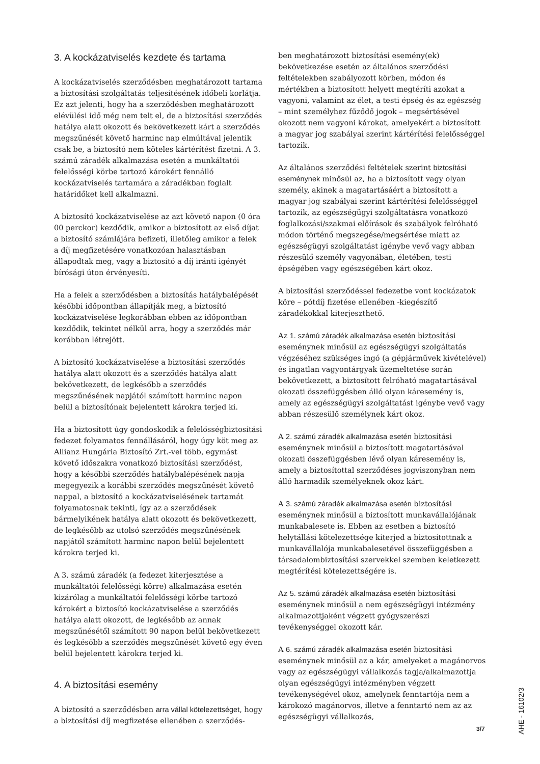3. A kockázatviselés kezdete és tartama
A kockázatviselés szerződésben meghatározott tartama a biztosítási szolgáltatás teljesítésének időbeli korlátja. Ez azt jelenti, hogy ha a szerződésben meghatározott elévülési idő még nem telt el, de a biztosítási szerződés hatálya alatt okozott és bekövetkezett kárt a szerződés megszűnését követő harminc nap elmúltával jelentik csak be, a biztosító nem köteles kártérítést fizetni. A 3. számú záradék alkalmazása esetén a munkáltatói felelősségi körbe tartozó károkért fennálló kockázatviselés tartamára a záradékban foglalt határidőket kell alkalmazni.
A biztosító kockázatviselése az azt követő napon (0 óra 00 perckor) kezdődik, amikor a biztosított az első díjat a biztosító számlájára befizeti, illetőleg amikor a felek a díj megfizetésére vonatkozóan halasztásban állapodtak meg, vagy a biztosító a díj iránti igényét bírósági úton érvényesíti.
Ha a felek a szerződésben a biztosítás hatálybalépését későbbi időpontban állapítják meg, a biztosító kockázatviselése legkorábban ebben az időpontban kezdődik, tekintet nélkül arra, hogy a szerződés már korábban létrejött.
A biztosító kockázatviselése a biztosítási szerződés hatálya alatt okozott és a szerződés hatálya alatt bekövetkezett, de legkésőbb a szerződés megszűnésének napjától számított harminc napon belül a biztosítónak bejelentett károkra terjed ki.
Ha a biztosított úgy gondoskodik a felelősségbiztosítási fedezet folyamatos fennállásáról, hogy úgy köt meg az Allianz Hungária Biztosító Zrt.-vel több, egymást követő időszakra vonatkozó biztosítási szerződést, hogy a későbbi szerződés hatálybalépésének napja megegyezik a korábbi szerződés megszűnését követő nappal, a biztosító a kockázatviselésének tartamát folyamatosnak tekinti, így az a szerződések bármelyikének hatálya alatt okozott és bekövetkezett, de legkésőbb az utolsó szerződés megszűnésének napjától számított harminc napon belül bejelentett károkra terjed ki.
A 3. számú záradék (a fedezet kiterjesztése a munkáltatói felelősségi körre) alkalmazása esetén kizárólag a munkáltatói felelősségi körbe tartozó károkért a biztosító kockázatviselése a szerződés hatálya alatt okozott, de legkésőbb az annak megszűnésétől számított 90 napon belül bekövetkezett és legkésőbb a szerződés megszűnését követő egy éven belül bejelentett károkra terjed ki.
4. A biztosítási esemény
A biztosító a szerződésben arra vállal kötelezettséget, hogy a biztosítási díj megfizetése ellenében a szerződés-
ben meghatározott biztosítási esemény(ek) bekövetkezése esetén az általános szerződési feltételekben szabályozott körben, módon és mértékben a biztosított helyett megtéríti azokat a vagyoni, valamint az élet, a testi épség és az egészség – mint személyhez fűződő jogok – megsértésével okozott nem vagyoni károkat, amelyekért a biztosított a magyar jog szabályai szerint kártérítési felelősséggel tartozik.
Az általános szerződési feltételek szerint biztosítási eseménynek minősül az, ha a biztosított vagy olyan személy, akinek a magatartásáért a biztosított a magyar jog szabályai szerint kártérítési felelősséggel tartozik, az egészségügyi szolgáltatásra vonatkozó foglalkozási/szakmai előírások és szabályok felróható módon történő megszegése/megsértése miatt az egészségügyi szolgáltatást igénybe vevő vagy abban részesülő személy vagyonában, életében, testi épségében vagy egészségében kárt okoz.
A biztosítási szerződéssel fedezetbe vont kockázatok köre – pótdíj fizetése ellenében -kiegészítő záradékokkal kiterjeszthető.
Az 1. számú záradék alkalmazása esetén biztosítási eseménynek minősül az egészségügyi szolgáltatás végzéséhez szükséges ingó (a gépjárművek kivételével) és ingatlan vagyontárgyak üzemeltetése során bekövetkezett, a biztosított felróható magatartásával okozati összefüggésben álló olyan káresemény is, amely az egészségügyi szolgáltatást igénybe vevő vagy abban részesülő személynek kárt okoz.
A 2. számú záradék alkalmazása esetén biztosítási eseménynek minősül a biztosított magatartásával okozati összefüggésben lévő olyan káresemény is, amely a biztosítottal szerződéses jogviszonyban nem álló harmadik személyeknek okoz kárt.
A 3. számú záradék alkalmazása esetén biztosítási eseménynek minősül a biztosított munkavállalójának munkabalesete is. Ebben az esetben a biztosító helytállási kötelezettsége kiterjed a biztosítottnak a munkavállalója munkabalesetével összefüggésben a társadalombiztosítási szervekkel szemben keletkezett megtérítési kötelezettségére is.
Az 5. számú záradék alkalmazása esetén biztosítási eseménynek minősül a nem egészségügyi intézmény alkalmazottjaként végzett gyógyszerészi tevékenységgel okozott kár.
A 6. számú záradék alkalmazása esetén biztosítási eseménynek minősül az a kár, amelyeket a magánorvos vagy az egészségügyi vállalkozás tagja/alkalmazottja olyan egészségügyi intézményben végzett tevékenységével okoz, amelynek fenntartója nem a károkozó magánorvos, illetve a fenntartó nem az az egészségügyi vállalkozás,
AHE - 16102/3
3/7